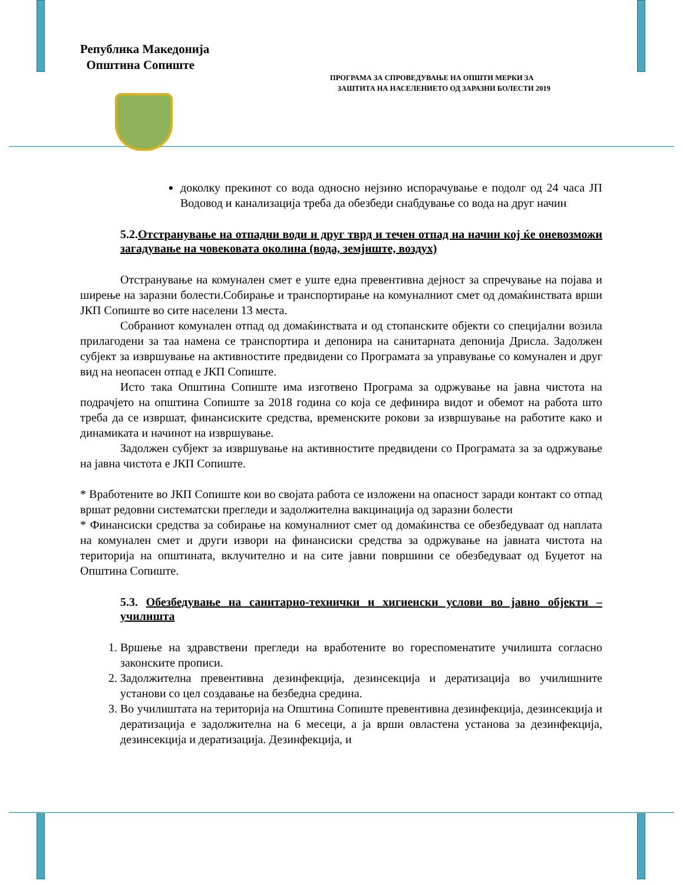Република Македонија
Општина Сопиште
ПРОГРАМА ЗА СПРОВЕДУВАЊЕ НА ОПШТИ МЕРКИ ЗА
ЗАШТИТА НА НАСЕЛЕНИЕТО ОД ЗАРАЗНИ БОЛЕСТИ 2019
доколку прекинот со вода односно нејзино испорачување е подолг од 24 часа ЈП Водовод и канализација треба да обезбеди снабдување со вода на друг начин
5.2.Отстранување на отпадни води и друг тврд и течен отпад на начин кој ќе оневозможи загадување на човековата околина (вода, земјиште, воздух)
Отстранување на комунален смет е уште една превентивна дејност за спречување на појава и ширење на заразни болести.Собирање и транспортирање на комуналниот смет од домаќинствата врши ЈКП Сопиште во сите населени 13 места.
Собраниот комунален отпад од домаќинствата и од стопанските објекти со специјални возила прилагодени за таа намена се транспортира и депонира на санитарната депонија Дрисла. Задолжен субјект за извршување на активностите предвидени со Програмата за управување со комунален и друг вид на неопасен отпад е ЈКП Сопиште.
Исто така Општина Сопиште има изготвено Програма за одржување на јавна чистота на подрачјето на општина Сопиште за 2018 година со која се дефинира видот и обемот на работа што треба да се извршат, финансиските средства, временските рокови за извршување на работите како и динамиката и начинот на извршување.
Задолжен субјект за извршување на активностите предвидени со Програмата за за одржување на јавна чистота е ЈКП Сопиште.
* Вработените во ЈКП Сопиште кои во својата работа се изложени на опасност заради контакт со отпад вршат редовни систематски прегледи и задолжителна вакцинација од заразни болести
* Финансиски средства за собирање на комуналниот смет од домаќинства се обезбедуваат од наплата на комунален смет и други извори на финансиски средства за одржување на јавната чистота на територија на општината, вклучително и на сите јавни површини се обезбедуваат од Буџетот на Општина Сопиште.
5.3. Обезбедување на санитарно-технички и хигиенски услови во јавно објекти –училишта
1. Вршење на здравствени прегледи на вработените во гореспоменатите училишта согласно законските прописи.
2. Задолжителна превентивна дезинфекција, дезинсекција и дератизација во училишните установи со цел создавање на безбедна средина.
3. Во училиштата на територија на Општина Сопиште превентивна дезинфекција, дезинсекција и дератизација е задолжителна на 6 месеци, а ја врши овластена установа за дезинфекција, дезинсекција и дератизација. Дезинфекција, и